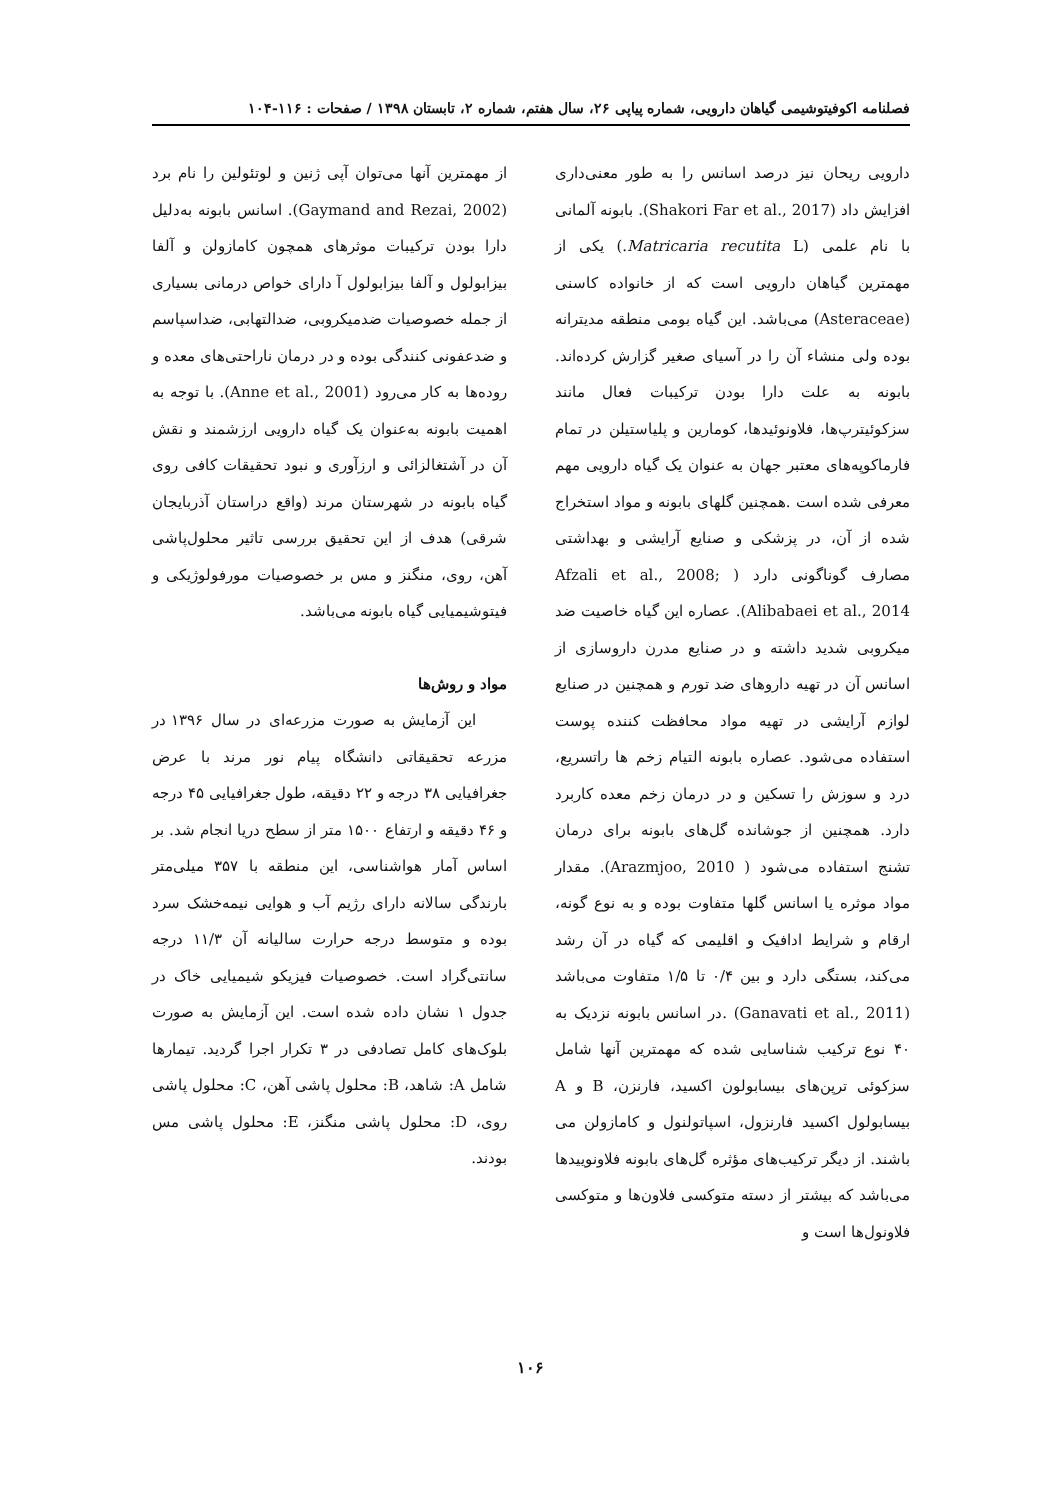فصلنامه اکوفیتوشیمی گیاهان دارویی، شماره پیاپی ۲۶، سال هفتم، شماره ۲، تابستان ۱۳۹۸ / صفحات : ۱۱۶-۱۰۴
دارویی ریحان نیز درصد اسانس را به طور معنی‌داری افزایش داد (Shakori Far et al., 2017). بابونه آلمانی با نام علمی (Matricaria recutita L.) یکی از مهمترین گیاهان دارویی است که از خانواده کاسنی (Asteraceae) می‌باشد. این گیاه بومی منطقه مدیترانه بوده ولی منشاء آن را در آسیای صغیر گزارش کرده‌اند. بابونه به علت دارا بودن ترکیبات فعال مانند سزکوئیترپ‌ها، فلاونوئیدها، کومارین و پلیاستیلن در تمام فارماکوپه‌های معتبر جهان به عنوان یک گیاه دارویی مهم معرفی شده است .همچنین گلهای بابونه و مواد استخراج شده از آن، در پزشکی و صنایع آرایشی و بهداشتی مصارف گوناگونی دارد ( Afzali et al., 2008; Alibabaei et al., 2014). عصاره این گیاه خاصیت ضد میکروبی شدید داشته و در صنایع مدرن داروسازی از اسانس آن در تهیه داروهای ضد تورم و همچنین در صنایع لوازم آرایشی در تهیه مواد محافظت کننده پوست استفاده می‌شود. عصاره بابونه التیام زخم ها راتسریع، درد و سوزش را تسکین و در درمان زخم معده کاربرد دارد. همچنین از جوشانده گل‌های بابونه برای درمان تشنج استفاده می‌شود ( Arazmjoo, 2010). مقدار مواد موثره یا اسانس گلها متفاوت بوده و به نوع گونه، ارقام و شرایط ادافیک و اقلیمی که گیاه در آن رشد می‌کند، بستگی دارد و بین ۰/۴ تا ۱/۵ متفاوت می‌باشد (Ganavati et al., 2011) .در اسانس بابونه نزدیک به ۴۰ نوع ترکیب شناسایی شده که مهمترین آنها شامل سزکوئی ترپن‌های بیسابولون اکسید، فارنزن، B و A بیسابولول اکسید فارنزول، اسپاتولنول و کامازولن می باشند. از دیگر ترکیب‌های مؤثره گل‌های بابونه فلاونوییدها می‌باشد که بیشتر از دسته متوکسی فلاون‌ها و متوکسی فلاونول‌ها است و
از مهمترین آنها می‌توان آپی ژنین و لوتئولین را نام برد (Gaymand and Rezai, 2002). اسانس بابونه به‌دلیل دارا بودن ترکیبات موثرهای همچون کامازولن و آلفا بیزابولول و آلفا بیزابولول آ دارای خواص درمانی بسیاری از جمله خصوصیات ضدمیکروبی، ضدالتهابی، ضداسپاسم و ضدعفونی کنندگی بوده و در درمان ناراحتی‌های معده و روده‌ها به کار می‌رود (Anne et al., 2001). با توجه به اهمیت بابونه به‌عنوان یک گیاه دارویی ارزشمند و نقش آن در آشتغالزائی و ارزآوری و نبود تحقیقات کافی روی گیاه بابونه در شهرستان مرند (واقع دراستان آذربایجان شرقی) هدف از این تحقیق بررسی تاثیر محلول‌پاشی آهن، روی، منگنز و مس بر خصوصیات مورفولوژیکی و فیتوشیمیایی گیاه بابونه می‌باشد.
مواد و روش‌ها
این آزمایش به صورت مزرعه‌ای در سال ۱۳۹۶ در مزرعه تحقیقاتی دانشگاه پیام نور مرند با عرض جغرافیایی ۳۸ درجه و ۲۲ دقیقه، طول جغرافیایی ۴۵ درجه و ۴۶ دقیقه و ارتفاع ۱۵۰۰ متر از سطح دریا انجام شد. بر اساس آمار هواشناسی، این منطقه با ۳۵۷ میلی‌متر بارندگی سالانه دارای رژیم آب و هوایی نیمه‌خشک سرد بوده و متوسط درجه حرارت سالیانه آن ۱۱/۳ درجه سانتی‌گراد است. خصوصیات فیزیکو شیمیایی خاک در جدول ۱ نشان داده شده است. این آزمایش به صورت بلوک‌های کامل تصادفی در ۳ تکرار اجرا گردید. تیمارها شامل A: شاهد، B: محلول پاشی آهن، C: محلول پاشی روی، D: محلول پاشی منگنز، E: محلول پاشی مس بودند.
۱۰۶